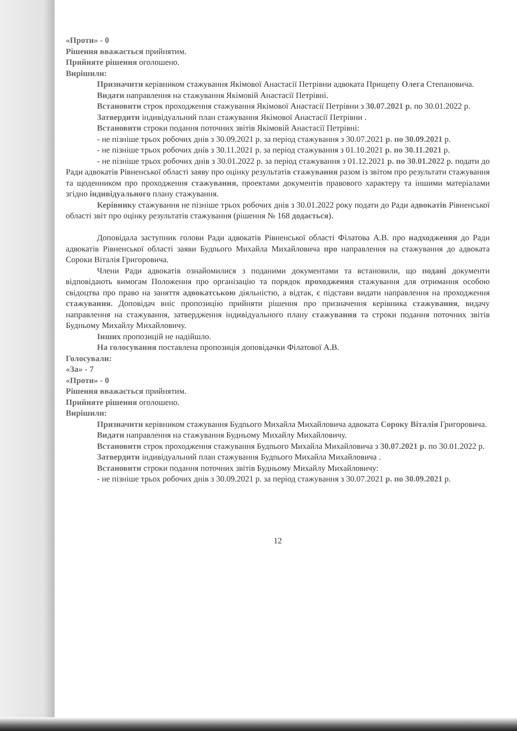«Проти» - 0
Рішення вважається прийнятим.
Прийняте рішення оголошено.
Вирішили:
Призначити керівником стажування Якімової Анастасії Петрівни адвоката Прищепу Олега Степановича.
Видати направлення на стажування Якімовій Анастасії Петрівні.
Встановити строк проходження стажування Якімової Анастасії Петрівни з 30.07.2021 р. по 30.01.2022 р.
Затвердити індивідуальний план стажування Якімової Анастасії Петрівни .
Встановити строки подання поточних звітів Якімовій Анастасії Петрівні:
- не пізніше трьох робочих днів з 30.09.2021 р. за період стажування з 30.07.2021 р. по 30.09.2021 р.
- не пізніше трьох робочих днів з 30.11.2021 р. за період стажування з 01.10.2021 р. по 30.11.2021 р.
- не пізніше трьох робочих днів з 30.01.2022 р. за період стажування з 01.12.2021 р. по 30.01.2022 р. подати до Ради адвокатів Рівненської області заяву про оцінку результатів стажування разом із звітом про результати стажування та щоденником про проходження стажування, проектами документів правового характеру та іншими матеріалами згідно індивідуального плану стажування.
Керівнику стажування не пізніше трьох робочих днів з 30.01.2022 року подати до Ради адвокатів Рівненської області звіт про оцінку результатів стажування (рішення № 168 додається).
Доповідала заступник голови Ради адвокатів Рівненської області Філатова А.В. про надходження до Ради адвокатів Рівненської області заяви Будnього Михайла Михайловича про направлення на стажування до адвоката Сороки Віталія Григоровича.
Члени Ради адвокатів ознайомилися з поданими документами та встановили, що подані документи відповідають вимогам Положення про організацію та порядок проходження стажування для отримання особою свідоцтва про право на заняття адвокатською діяльністю, а відтак, є підстави видати направлення на проходження стажування. Доповідач вніс пропозицію прийняти рішення про призначення керівника стажування, видачу направлення на стажування, затвердження індивідуального плану стажування та строки подання поточних звітів Будньому Михайлу Михайловичу.
Інших пропозицій не надійшло.
На голосування поставлена пропозиція доповідачки Філатової А.В.
Голосували:
«За» - 7
«Проти» - 0
Рішення вважається прийнятим.
Прийняте рішення оголошено.
Вирішили:
Призначити керівником стажування Будnього Михайла Михайловича адвоката Сороку Віталія Григоровича.
Видати направлення на стажування Будньому Михайлу Михайловичу.
Встановити строк проходження стажування Будnього Михайла Михайловича з 30.07.2021 р. по 30.01.2022 р.
Затвердити індивідуальний план стажування Будnього Михайла Михайловича .
Встановити строки подання поточних звітів Будньому Михайлу Михайловичу:
- не пізніше трьох робочих днів з 30.09.2021 р. за період стажування з 30.07.2021 р. по 30.09.2021 р.
12